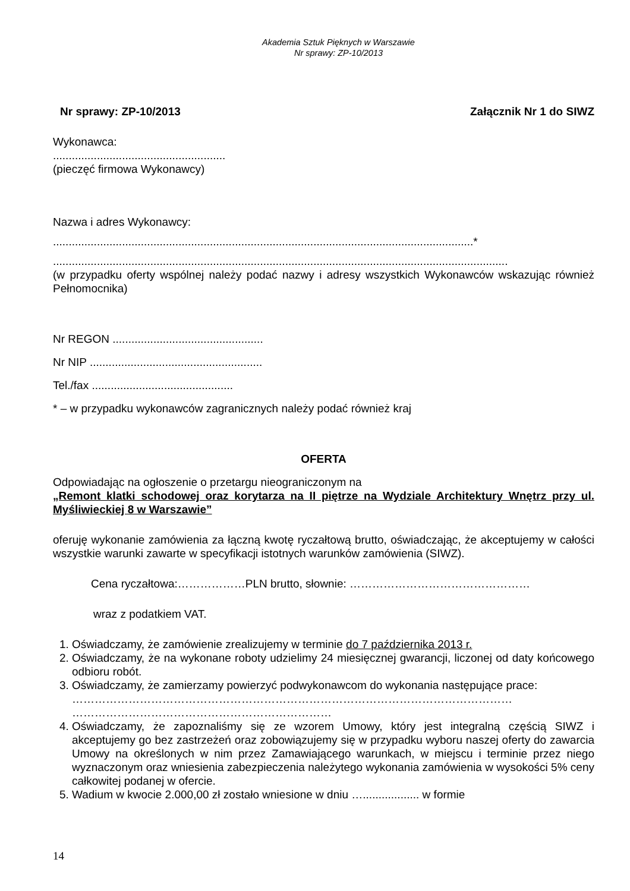Akademia Sztuk Pięknych w Warszawie
Nr sprawy: ZP-10/2013
Nr sprawy: ZP-10/2013 Załącznik Nr 1 do SIWZ
Wykonawca:
.......................................................
(pieczęć firmowa Wykonawcy)
Nazwa i adres Wykonawcy:
......................................................................................................................................*
.................................................................................................................................................
(w przypadku oferty wspólnej należy podać nazwy i adresy wszystkich Wykonawców wskazując również Pełnomocnika)
Nr REGON ................................................
Nr NIP .......................................................
Tel./fax .............................................
* – w przypadku wykonawców zagranicznych należy podać również kraj
OFERTA
Odpowiadając na ogłoszenie o przetargu nieograniczonym na
„Remont klatki schodowej oraz korytarza na II piętrze na Wydziale Architektury Wnętrz przy ul. Myśliwieckiej 8 w Warszawie”
oferuję wykonanie zamówienia za łączną kwotę ryczałtową brutto, oświadczając, że akceptujemy w całości wszystkie warunki zawarte w specyfikacji istotnych warunków zamówienia (SIWZ).
Cena ryczałtowa:………………PLN brutto, słownie: …………………………………………
wraz z podatkiem VAT.
1. Oświadczamy, że zamówienie zrealizujemy w terminie do 7 października 2013 r.
2. Oświadczamy, że na wykonane roboty udzielimy 24 miesięcznej gwarancji, liczonej od daty końcowego odbioru robót.
3. Oświadczamy, że zamierzamy powierzyć podwykonawcom do wykonania następujące prace:
………………………………………………………………………………………………………
……………………………………………………………
4. Oświadczamy, że zapoznaliśmy się ze wzorem Umowy, który jest integralną częścią SIWZ i akceptujemy go bez zastrzeżeń oraz zobowiązujemy się w przypadku wyboru naszej oferty do zawarcia Umowy na określonych w nim przez Zamawiającego warunkach, w miejscu i terminie przez niego wyznaczonym oraz wniesienia zabezpieczenia należytego wykonania zamówienia w wysokości 5% ceny całkowitej podanej w ofercie.
5. Wadium w kwocie 2.000,00 zł zostało wniesione w dniu ….................. w formie
14